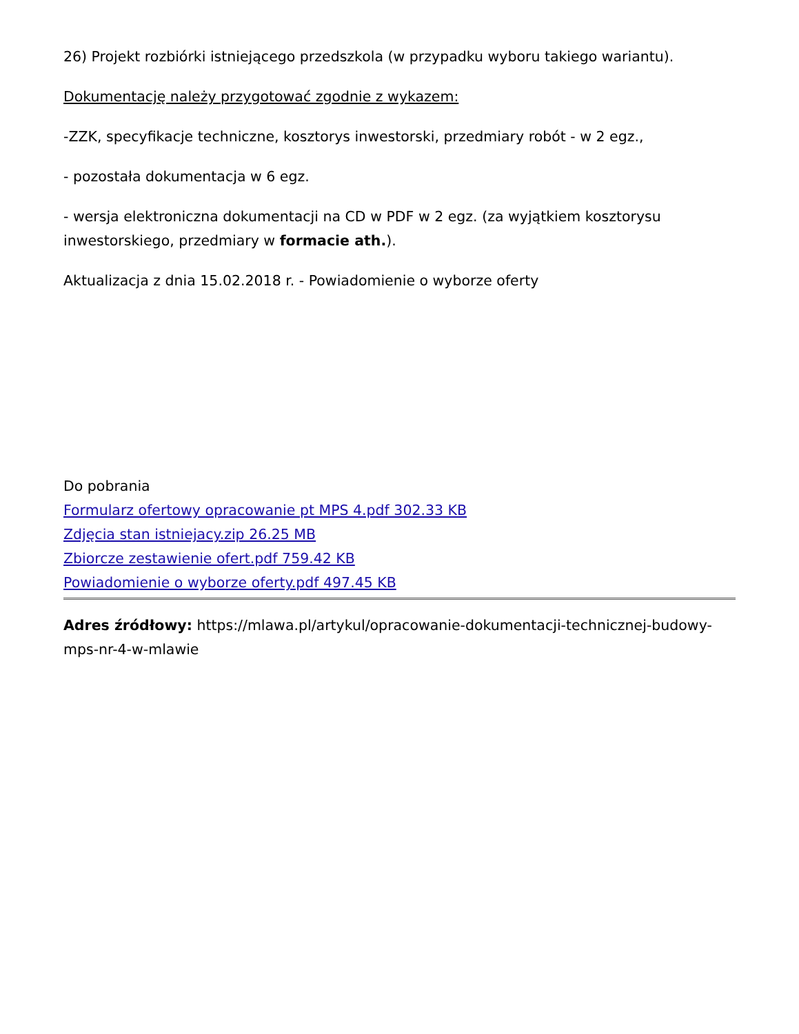26) Projekt rozbiórki istniejącego przedszkola (w przypadku wyboru takiego wariantu).
Dokumentację należy przygotować zgodnie z wykazem:
-ZZK, specyfikacje techniczne, kosztorys inwestorski, przedmiary robót - w 2 egz.,
- pozostała dokumentacja w 6 egz.
- wersja elektroniczna dokumentacji na CD w PDF w 2 egz. (za wyjątkiem kosztorysu inwestorskiego, przedmiary w formacie ath.).
Aktualizacja z dnia 15.02.2018 r. - Powiadomienie o wyborze oferty
Do pobrania
Formularz ofertowy opracowanie pt MPS 4.pdf 302.33 KB
Zdjęcia stan istniejacy.zip 26.25 MB
Zbiorcze zestawienie ofert.pdf 759.42 KB
Powiadomienie o wyborze oferty.pdf 497.45 KB
Adres źródłowy: https://mlawa.pl/artykul/opracowanie-dokumentacji-technicznej-budowy-mps-nr-4-w-mlawie